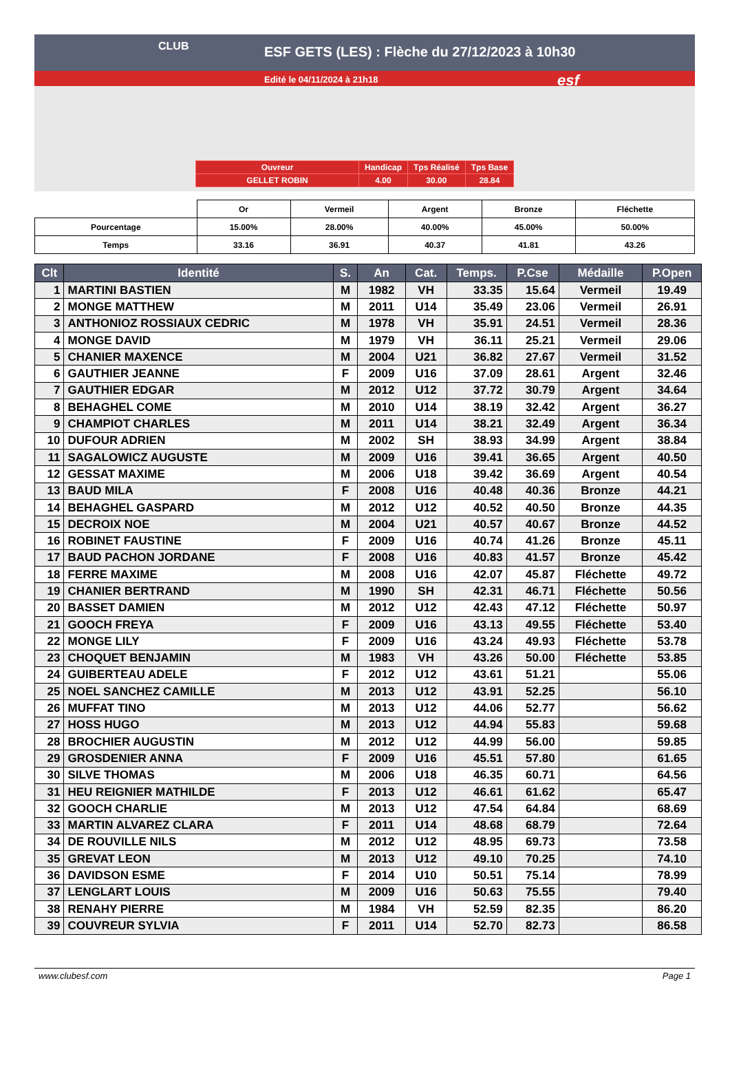CLUB
ESF GETS (LES) : Flèche du 27/12/2023 à 10h30
Edité le 04/11/2024 à 21h18 esf
| Ouvreur | Handicap | Tps Réalisé | Tps Base |
| GELLET ROBIN | 4.00 | 30.00 | 28.84 |
| | Or | Vermeil | Argent | Bronze | Fléchette |
| Pourcentage | 15.00% | 28.00% | 40.00% | 45.00% | 50.00% |
| Temps | 33.16 | 36.91 | 40.37 | 41.81 | 43.26 |
| Clt | Identité | S. | An | Cat. | Temps. | P.Cse | Médaille | P.Open |
| --- | --- | --- | --- | --- | --- | --- | --- | --- |
| 1 | MARTINI BASTIEN | M | 1982 | VH | 33.35 | 15.64 | Vermeil | 19.49 |
| 2 | MONGE MATTHEW | M | 2011 | U14 | 35.49 | 23.06 | Vermeil | 26.91 |
| 3 | ANTHONIOZ ROSSIAUX CEDRIC | M | 1978 | VH | 35.91 | 24.51 | Vermeil | 28.36 |
| 4 | MONGE DAVID | M | 1979 | VH | 36.11 | 25.21 | Vermeil | 29.06 |
| 5 | CHANIER MAXENCE | M | 2004 | U21 | 36.82 | 27.67 | Vermeil | 31.52 |
| 6 | GAUTHIER JEANNE | F | 2009 | U16 | 37.09 | 28.61 | Argent | 32.46 |
| 7 | GAUTHIER EDGAR | M | 2012 | U12 | 37.72 | 30.79 | Argent | 34.64 |
| 8 | BEHAGHEL COME | M | 2010 | U14 | 38.19 | 32.42 | Argent | 36.27 |
| 9 | CHAMPIOT CHARLES | M | 2011 | U14 | 38.21 | 32.49 | Argent | 36.34 |
| 10 | DUFOUR ADRIEN | M | 2002 | SH | 38.93 | 34.99 | Argent | 38.84 |
| 11 | SAGALOWICZ AUGUSTE | M | 2009 | U16 | 39.41 | 36.65 | Argent | 40.50 |
| 12 | GESSAT MAXIME | M | 2006 | U18 | 39.42 | 36.69 | Argent | 40.54 |
| 13 | BAUD MILA | F | 2008 | U16 | 40.48 | 40.36 | Bronze | 44.21 |
| 14 | BEHAGHEL GASPARD | M | 2012 | U12 | 40.52 | 40.50 | Bronze | 44.35 |
| 15 | DECROIX NOE | M | 2004 | U21 | 40.57 | 40.67 | Bronze | 44.52 |
| 16 | ROBINET FAUSTINE | F | 2009 | U16 | 40.74 | 41.26 | Bronze | 45.11 |
| 17 | BAUD PACHON JORDANE | F | 2008 | U16 | 40.83 | 41.57 | Bronze | 45.42 |
| 18 | FERRE MAXIME | M | 2008 | U16 | 42.07 | 45.87 | Fléchette | 49.72 |
| 19 | CHANIER BERTRAND | M | 1990 | SH | 42.31 | 46.71 | Fléchette | 50.56 |
| 20 | BASSET DAMIEN | M | 2012 | U12 | 42.43 | 47.12 | Fléchette | 50.97 |
| 21 | GOOCH FREYA | F | 2009 | U16 | 43.13 | 49.55 | Fléchette | 53.40 |
| 22 | MONGE LILY | F | 2009 | U16 | 43.24 | 49.93 | Fléchette | 53.78 |
| 23 | CHOQUET BENJAMIN | M | 1983 | VH | 43.26 | 50.00 | Fléchette | 53.85 |
| 24 | GUIBERTEAU ADELE | F | 2012 | U12 | 43.61 | 51.21 | | 55.06 |
| 25 | NOEL SANCHEZ CAMILLE | M | 2013 | U12 | 43.91 | 52.25 | | 56.10 |
| 26 | MUFFAT TINO | M | 2013 | U12 | 44.06 | 52.77 | | 56.62 |
| 27 | HOSS HUGO | M | 2013 | U12 | 44.94 | 55.83 | | 59.68 |
| 28 | BROCHIER AUGUSTIN | M | 2012 | U12 | 44.99 | 56.00 | | 59.85 |
| 29 | GROSDENIER ANNA | F | 2009 | U16 | 45.51 | 57.80 | | 61.65 |
| 30 | SILVE THOMAS | M | 2006 | U18 | 46.35 | 60.71 | | 64.56 |
| 31 | HEU REIGNIER MATHILDE | F | 2013 | U12 | 46.61 | 61.62 | | 65.47 |
| 32 | GOOCH CHARLIE | M | 2013 | U12 | 47.54 | 64.84 | | 68.69 |
| 33 | MARTIN ALVAREZ CLARA | F | 2011 | U14 | 48.68 | 68.79 | | 72.64 |
| 34 | DE ROUVILLE NILS | M | 2012 | U12 | 48.95 | 69.73 | | 73.58 |
| 35 | GREVAT LEON | M | 2013 | U12 | 49.10 | 70.25 | | 74.10 |
| 36 | DAVIDSON ESME | F | 2014 | U10 | 50.51 | 75.14 | | 78.99 |
| 37 | LENGLART LOUIS | M | 2009 | U16 | 50.63 | 75.55 | | 79.40 |
| 38 | RENAHY PIERRE | M | 1984 | VH | 52.59 | 82.35 | | 86.20 |
| 39 | COUVREUR SYLVIA | F | 2011 | U14 | 52.70 | 82.73 | | 86.58 |
www.clubesf.com Page 1